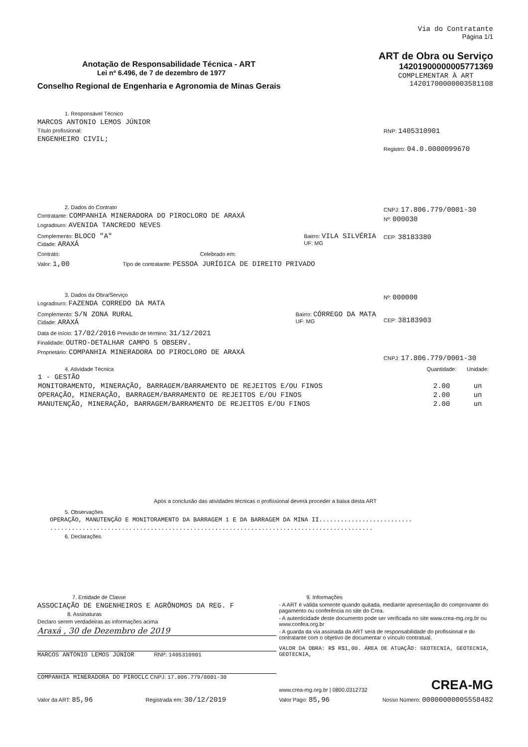Anotação de Responsabilidade Técnica - ART
Lei nº 6.496, de 7 de dezembro de 1977
Conselho Regional de Engenharia e Agronomia de Minas Gerais
Via do Contratante
Página 1/1
ART de Obra ou Serviço
14201900000005771369
COMPLEMENTAR À ART
14201700000003581108
1. Responsável Técnico
MARCOS ANTONIO LEMOS JÚNIOR
Título profissional:
ENGENHEIRO CIVIL;
RNP: 1405310901
Registro: 04.0.0000099670
2. Dados do Contrato
Contratante: COMPANHIA MINERADORA DO PIROCLORO DE ARAXÁ
Logradouro: AVENIDA TANCREDO NEVES
Complemento: BLOCO "A"
Cidade: ARAXÁ
Bairro: VILA SILVÉRIA
UF: MG
Contrato: Celebrado em:
Valor: 1,00 Tipo de contratante: PESSOA JURÍDICA DE DIREITO PRIVADO
CNPJ: 17.806.779/0001-30
Nº: 000030
CEP: 38183380
3. Dados da Obra/Serviço
Logradouro: FAZENDA CORREDO DA MATA
Complemento: S/N ZONA RURAL
Cidade: ARAXÁ
Bairro: CÓRREGO DA MATA
UF: MG
Data de início: 17/02/2016 Previsão de término: 31/12/2021
Finalidade: OUTRO-DETALHAR CAMPO 5 OBSERV.
Proprietário: COMPANHIA MINERADORA DO PIROCLORO DE ARAXÁ
Nº: 000000
CEP: 38183903
CNPJ: 17.806.779/0001-30
| 4. Atividade Técnica | Quantidade: | Unidade: |
| --- | --- | --- |
| 1 - GESTÃO | | |
| MONITORAMENTO, MINERAÇÃO, BARRAGEM/BARRAMENTO DE REJEITOS E/OU FINOS | 2.00 | un |
| OPERAÇÃO, MINERAÇÃO, BARRAGEM/BARRAMENTO DE REJEITOS E/OU FINOS | 2.00 | un |
| MANUTENÇÃO, MINERAÇÃO, BARRAGEM/BARRAMENTO DE REJEITOS E/OU FINOS | 2.00 | un |
Após a conclusão das atividades técnicas o profissional deverá proceder a baixa desta ART
5. Observações
OPERAÇÃO, MANUTENÇÃO E MONITORAMENTO DA BARRAGEM 1 E DA BARRAGEM DA MINA II..........................
..........................................................................................
6. Declarações
7. Entidade de Classe
ASSOCIAÇÃO DE ENGENHEIROS E AGRÔNOMOS DA REG. F
8. Assinaturas
Declaro serem verdadeiras as informações acima
Araxá , 30 de Dezembro de 2019
MARCOS ANTONIO LEMOS JÚNIOR RNP: 1405310901
COMPANHIA MINERADORA DO PIROCLC CNPJ: 17.806.779/0001-30
9. Informações
- A ART é válida somente quando quitada, mediante apresentação do comprovante do pagamento ou conferência no site do Crea.
- A autenticidade deste documento pode ser verificada no site www.crea-mg.org.br ou www.confea.org.br
- A guarda da via assinada da ART será de responsabilidade do profissional e do contratante com o objetivo de documentar o vínculo contratual.
VALOR DA OBRA: R$ R$1,00. ÁREA DE ATUAÇÃO: GEOTECNIA, GEOTECNIA, GEOTECNIA,
www.crea-mg.org.br | 0800.0312732 CREA-MG
Valor da ART: 85,96 Registrada em: 30/12/2019 Valor Pago: 85,96 Nosso Número: 00000000005558482